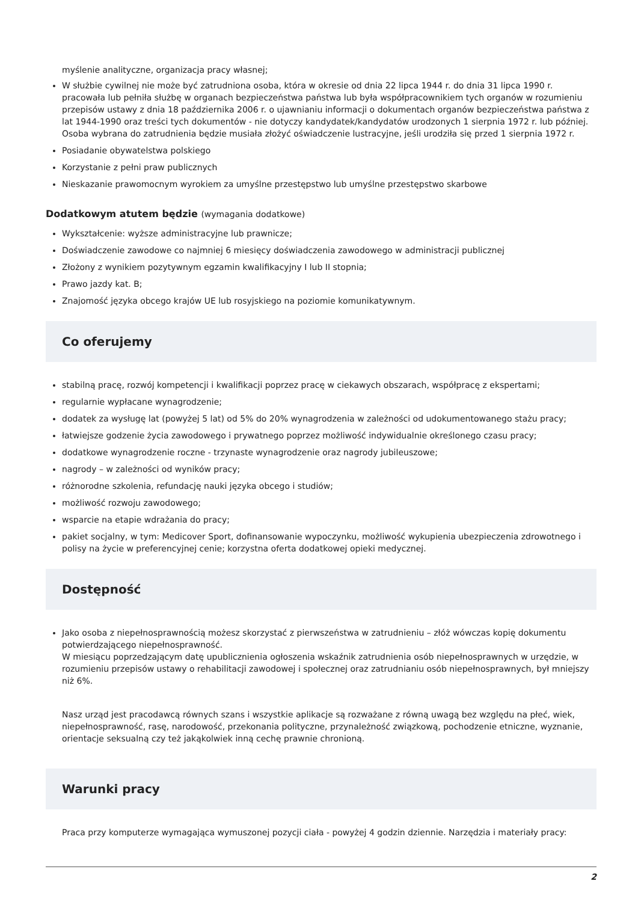myślenie analityczne, organizacja pracy własnej;
W służbie cywilnej nie może być zatrudniona osoba, która w okresie od dnia 22 lipca 1944 r. do dnia 31 lipca 1990 r. pracowała lub pełniła służbę w organach bezpieczeństwa państwa lub była współpracownikiem tych organów w rozumieniu przepisów ustawy z dnia 18 października 2006 r. o ujawnianiu informacji o dokumentach organów bezpieczeństwa państwa z lat 1944-1990 oraz treści tych dokumentów - nie dotyczy kandydatek/kandydatów urodzonych 1 sierpnia 1972 r. lub później. Osoba wybrana do zatrudnienia będzie musiała złożyć oświadczenie lustracyjne, jeśli urodziła się przed 1 sierpnia 1972 r.
Posiadanie obywatelstwa polskiego
Korzystanie z pełni praw publicznych
Nieskazanie prawomocnym wyrokiem za umyślne przestępstwo lub umyślne przestępstwo skarbowe
Dodatkowym atutem będzie (wymagania dodatkowe)
Wykształcenie: wyższe administracyjne lub prawnicze;
Doświadczenie zawodowe co najmniej 6 miesięcy doświadczenia zawodowego w administracji publicznej
Złożony z wynikiem pozytywnym egzamin kwalifikacyjny I lub II stopnia;
Prawo jazdy kat. B;
Znajomość języka obcego krajów UE lub rosyjskiego na poziomie komunikatywnym.
Co oferujemy
stabilną pracę, rozwój kompetencji i kwalifikacji poprzez pracę w ciekawych obszarach, współpracę z ekspertami;
regularnie wypłacane wynagrodzenie;
dodatek za wysługę lat (powyżej 5 lat) od 5% do 20% wynagrodzenia w zależności od udokumentowanego stażu pracy;
łatwiejsze godzenie życia zawodowego i prywatnego poprzez możliwość indywidualnie określonego czasu pracy;
dodatkowe wynagrodzenie roczne - trzynaste wynagrodzenie oraz nagrody jubileuszowe;
nagrody – w zależności od wyników pracy;
różnorodne szkolenia, refundację nauki języka obcego i studiów;
możliwość rozwoju zawodowego;
wsparcie na etapie wdrażania do pracy;
pakiet socjalny, w tym: Medicover Sport, dofinansowanie wypoczynku, możliwość wykupienia ubezpieczenia zdrowotnego i polisy na życie w preferencyjnej cenie; korzystna oferta dodatkowej opieki medycznej.
Dostępność
Jako osoba z niepełnosprawnością możesz skorzystać z pierwszeństwa w zatrudnieniu – złóż wówczas kopię dokumentu potwierdzającego niepełnosprawność.
W miesiącu poprzedzającym datę upublicznienia ogłoszenia wskaźnik zatrudnienia osób niepełnosprawnych w urzędzie, w rozumieniu przepisów ustawy o rehabilitacji zawodowej i społecznej oraz zatrudnianiu osób niepełnosprawnych, był mniejszy niż 6%.
Nasz urząd jest pracodawcą równych szans i wszystkie aplikacje są rozważane z równą uwagą bez względu na płeć, wiek, niepełnosprawność, rasę, narodowość, przekonania polityczne, przynależność związkową, pochodzenie etniczne, wyznanie, orientacje seksualną czy też jakąkolwiek inną cechę prawnie chronioną.
Warunki pracy
Praca przy komputerze wymagająca wymuszonej pozycji ciała - powyżej 4 godzin dziennie. Narzędzia i materiały pracy:
2